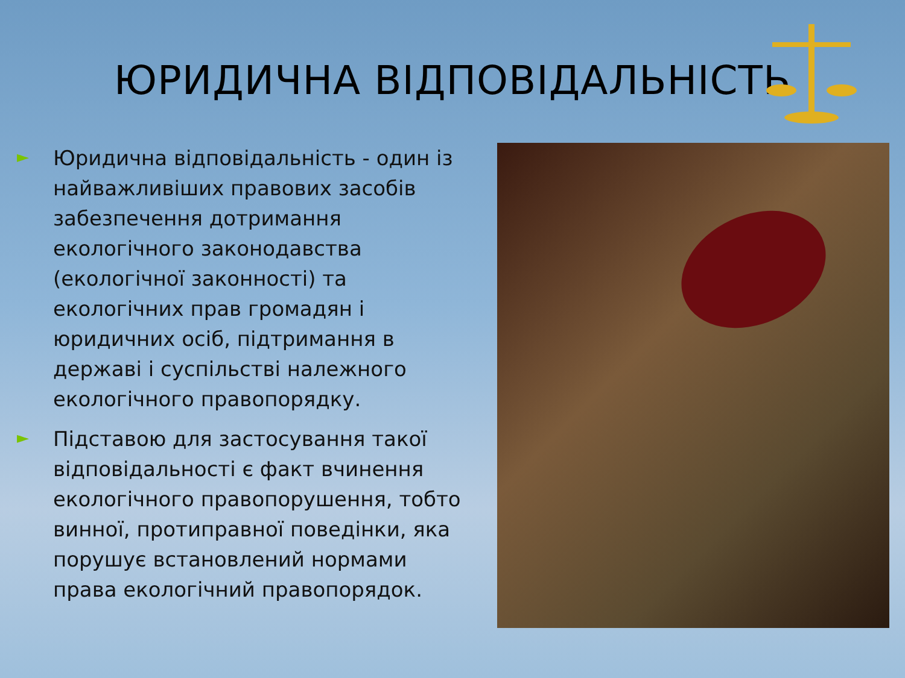ЮРИДИЧНА ВІДПОВІДАЛЬНІСТЬ
►
Юридична відповідальність - один із найважливіших правових засобів забезпечення дотримання екологічного законодавства (екологічної законності) та екологічних прав громадян і юридичних осіб, підтримання в державі і суспільстві належного екологічного правопорядку.
►
Підставою для застосування такої відповідальності є факт вчинення екологічного правопорушення, тобто винної, протиправної поведінки, яка порушує встановлений нормами права екологічний правопорядок.